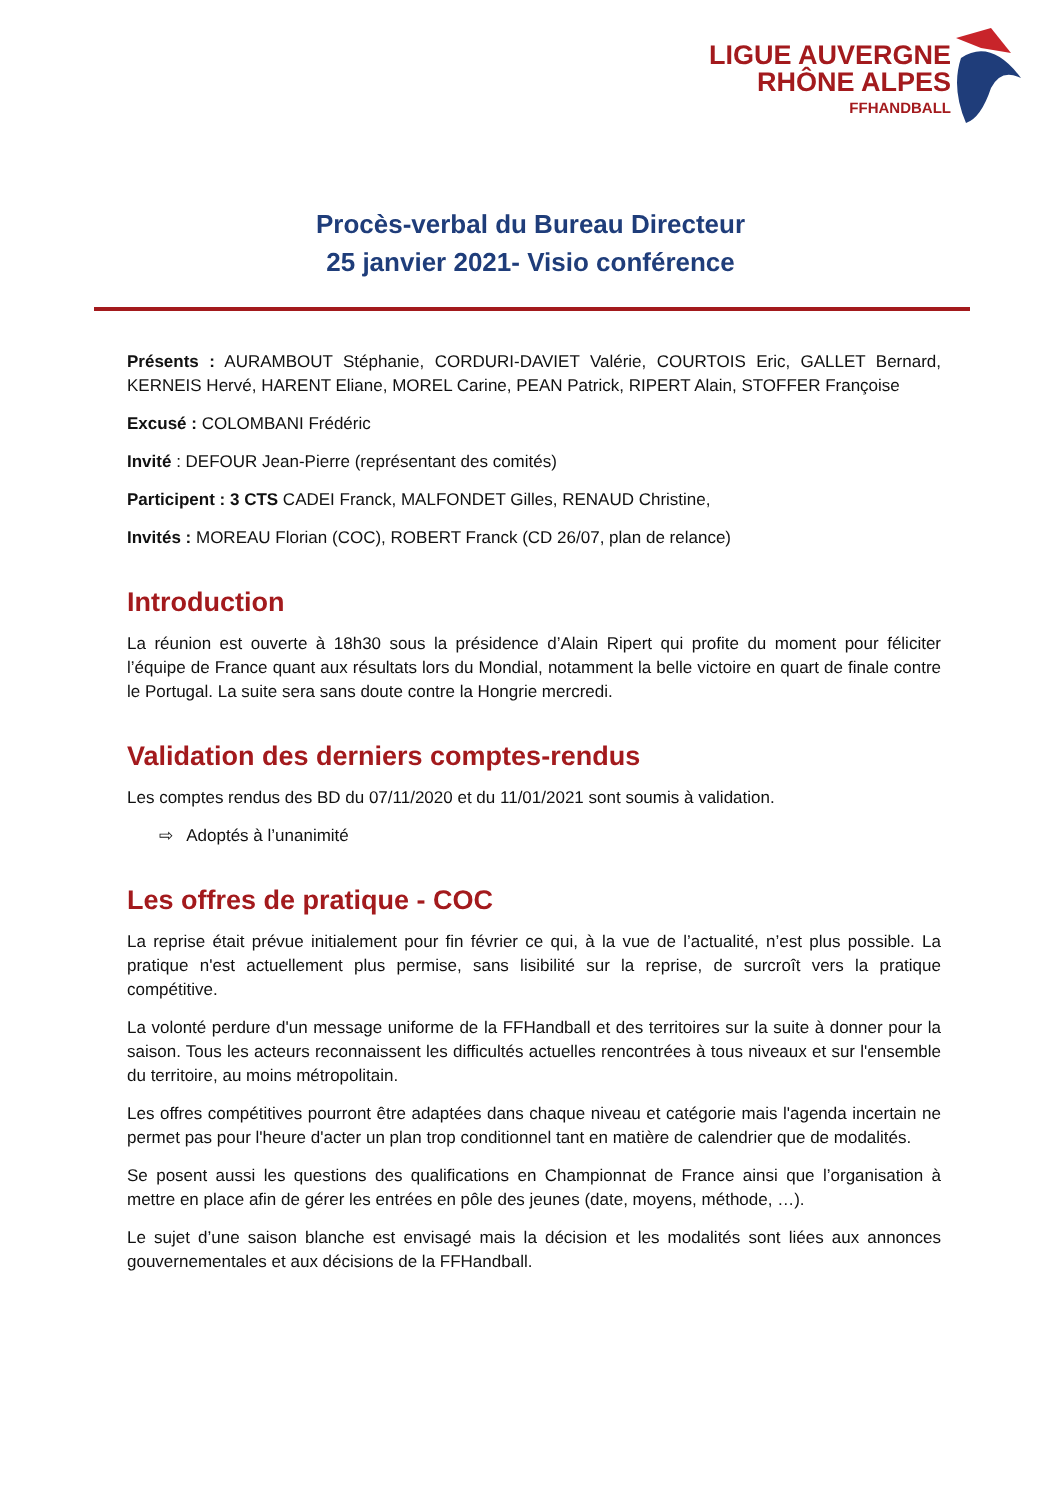LIGUE AUVERGNE
RHÔNE ALPES
FFHANDBALL
Procès-verbal du Bureau Directeur
25 janvier 2021- Visio conférence
Présents : AURAMBOUT Stéphanie, CORDURI-DAVIET Valérie, COURTOIS Eric, GALLET Bernard, KERNEIS Hervé, HARENT Eliane, MOREL Carine, PEAN Patrick, RIPERT Alain, STOFFER Françoise
Excusé : COLOMBANI Frédéric
Invité : DEFOUR Jean-Pierre (représentant des comités)
Participent : 3 CTS CADEI Franck, MALFONDET Gilles, RENAUD Christine,
Invités : MOREAU Florian (COC), ROBERT Franck (CD 26/07, plan de relance)
Introduction
La réunion est ouverte à 18h30 sous la présidence d’Alain Ripert qui profite du moment pour féliciter l’équipe de France quant aux résultats lors du Mondial, notamment la belle victoire en quart de finale contre le Portugal. La suite sera sans doute contre la Hongrie mercredi.
Validation des derniers comptes-rendus
Les comptes rendus des BD du 07/11/2020 et du 11/01/2021 sont soumis à validation.
⇨ Adoptés à l’unanimité
Les offres de pratique - COC
La reprise était prévue initialement pour fin février ce qui, à la vue de l’actualité, n’est plus possible. La pratique n'est actuellement plus permise, sans lisibilité sur la reprise, de surcroît vers la pratique compétitive.
La volonté perdure d'un message uniforme de la FFHandball et des territoires sur la suite à donner pour la saison. Tous les acteurs reconnaissent les difficultés actuelles rencontrées à tous niveaux et sur l'ensemble du territoire, au moins métropolitain.
Les offres compétitives pourront être adaptées dans chaque niveau et catégorie mais l'agenda incertain ne permet pas pour l'heure d'acter un plan trop conditionnel tant en matière de calendrier que de modalités.
Se posent aussi les questions des qualifications en Championnat de France ainsi que l’organisation à mettre en place afin de gérer les entrées en pôle des jeunes (date, moyens, méthode, …).
Le sujet d’une saison blanche est envisagé mais la décision et les modalités sont liées aux annonces gouvernementales et aux décisions de la FFHandball.